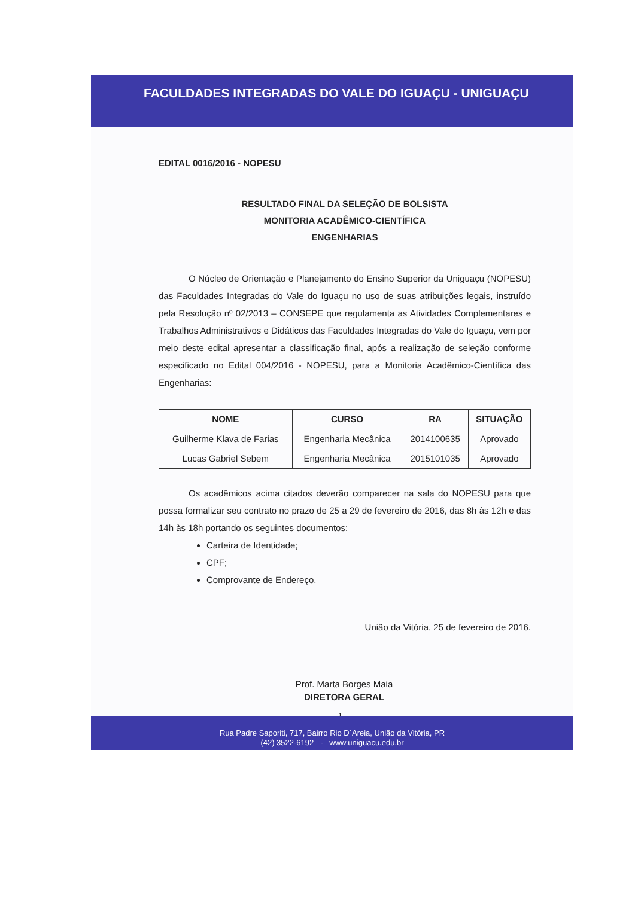FACULDADES INTEGRADAS DO VALE DO IGUAÇU - UNIGUAÇU
EDITAL 0016/2016 - NOPESU
RESULTADO FINAL DA SELEÇÃO DE BOLSISTA
MONITORIA ACADÊMICO-CIENTÍFICA
ENGENHARIAS
O Núcleo de Orientação e Planejamento do Ensino Superior da Uniguaçu (NOPESU) das Faculdades Integradas do Vale do Iguaçu no uso de suas atribuições legais, instruído pela Resolução nº 02/2013 – CONSEPE que regulamenta as Atividades Complementares e Trabalhos Administrativos e Didáticos das Faculdades Integradas do Vale do Iguaçu, vem por meio deste edital apresentar a classificação final, após a realização de seleção conforme especificado no Edital 004/2016 - NOPESU, para a Monitoria Acadêmico-Científica das Engenharias:
| NOME | CURSO | RA | SITUAÇÃO |
| --- | --- | --- | --- |
| Guilherme Klava de Farias | Engenharia Mecânica | 2014100635 | Aprovado |
| Lucas Gabriel Sebem | Engenharia Mecânica | 2015101035 | Aprovado |
Os acadêmicos acima citados deverão comparecer na sala do NOPESU para que possa formalizar seu contrato no prazo de 25 a 29 de fevereiro de 2016, das 8h às 12h e das 14h às 18h portando os seguintes documentos:
Carteira de Identidade;
CPF;
Comprovante de Endereço.
União da Vitória, 25 de fevereiro de 2016.
Prof. Marta Borges Maia
DIRETORA GERAL
1
Rua Padre Saporiti, 717, Bairro Rio D´Areia, União da Vitória, PR
(42) 3522-6192 - www.uniguacu.edu.br